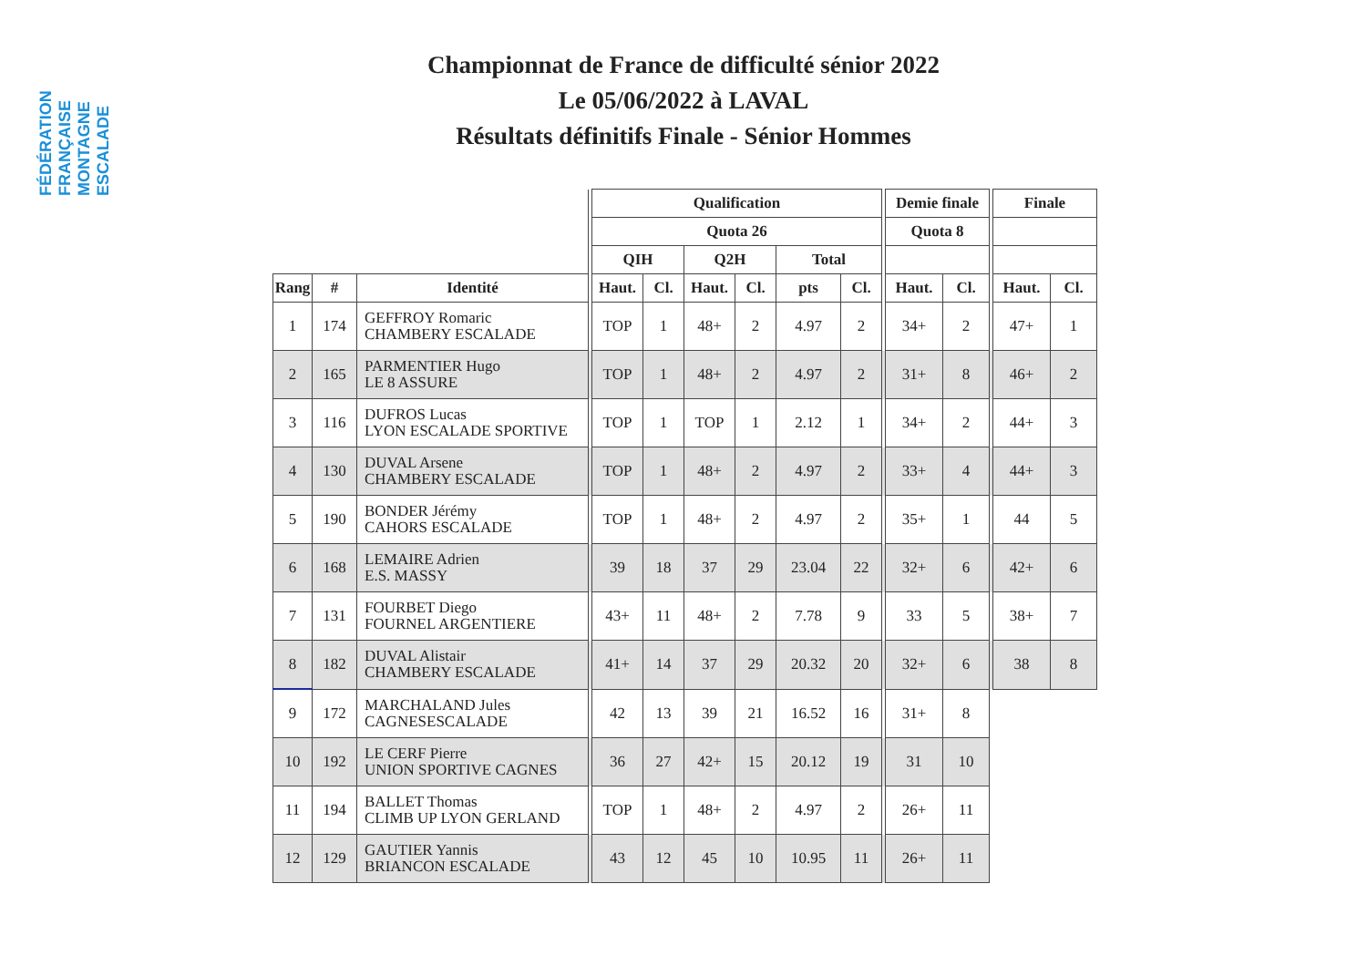FÉDÉRATION FRANÇAISE MONTAGNE ESCALADE
Championnat de France de difficulté sénior 2022
Le 05/06/2022 à LAVAL
Résultats définitifs Finale - Sénior Hommes
| | | | | Qualification | | | | | | | Demie finale | | | Finale | |
| --- | --- | --- | --- | --- | --- | --- | --- | --- | --- | --- | --- | --- | --- | --- | --- |
| | | | | Quota 26 | | | | | | | Quota 8 | | | | |
| | | | | QIH | | Q2H | | Total | | | | | | | |
| Rang | # | Identité | | Haut. | Cl. | Haut. | Cl. | pts | Cl. | | Haut. | Cl. | | Haut. | Cl. |
| 1 | 174 | GEFFROY Romaric CHAMBERY ESCALADE | | TOP | 1 | 48+ | 2 | 4.97 | 2 | | 34+ | 2 | | 47+ | 1 |
| 2 | 165 | PARMENTIER Hugo LE 8 ASSURE | | TOP | 1 | 48+ | 2 | 4.97 | 2 | | 31+ | 8 | | 46+ | 2 |
| 3 | 116 | DUFROS Lucas LYON ESCALADE SPORTIVE | | TOP | 1 | TOP | 1 | 2.12 | 1 | | 34+ | 2 | | 44+ | 3 |
| 4 | 130 | DUVAL Arsene CHAMBERY ESCALADE | | TOP | 1 | 48+ | 2 | 4.97 | 2 | | 33+ | 4 | | 44+ | 3 |
| 5 | 190 | BONDER Jérémy CAHORS ESCALADE | | TOP | 1 | 48+ | 2 | 4.97 | 2 | | 35+ | 1 | | 44 | 5 |
| 6 | 168 | LEMAIRE Adrien E.S. MASSY | | 39 | 18 | 37 | 29 | 23.04 | 22 | | 32+ | 6 | | 42+ | 6 |
| 7 | 131 | FOURBET Diego FOURNEL ARGENTIERE | | 43+ | 11 | 48+ | 2 | 7.78 | 9 | | 33 | 5 | | 38+ | 7 |
| 8 | 182 | DUVAL Alistair CHAMBERY ESCALADE | | 41+ | 14 | 37 | 29 | 20.32 | 20 | | 32+ | 6 | | 38 | 8 |
| 9 | 172 | MARCHALAND Jules CAGNESESCALADE | | 42 | 13 | 39 | 21 | 16.52 | 16 | | 31+ | 8 | | | |
| 10 | 192 | LE CERF Pierre UNION SPORTIVE CAGNES | | 36 | 27 | 42+ | 15 | 20.12 | 19 | | 31 | 10 | | | |
| 11 | 194 | BALLET Thomas CLIMB UP LYON GERLAND | | TOP | 1 | 48+ | 2 | 4.97 | 2 | | 26+ | 11 | | | |
| 12 | 129 | GAUTIER Yannis BRIANCON ESCALADE | | 43 | 12 | 45 | 10 | 10.95 | 11 | | 26+ | 11 | | | |